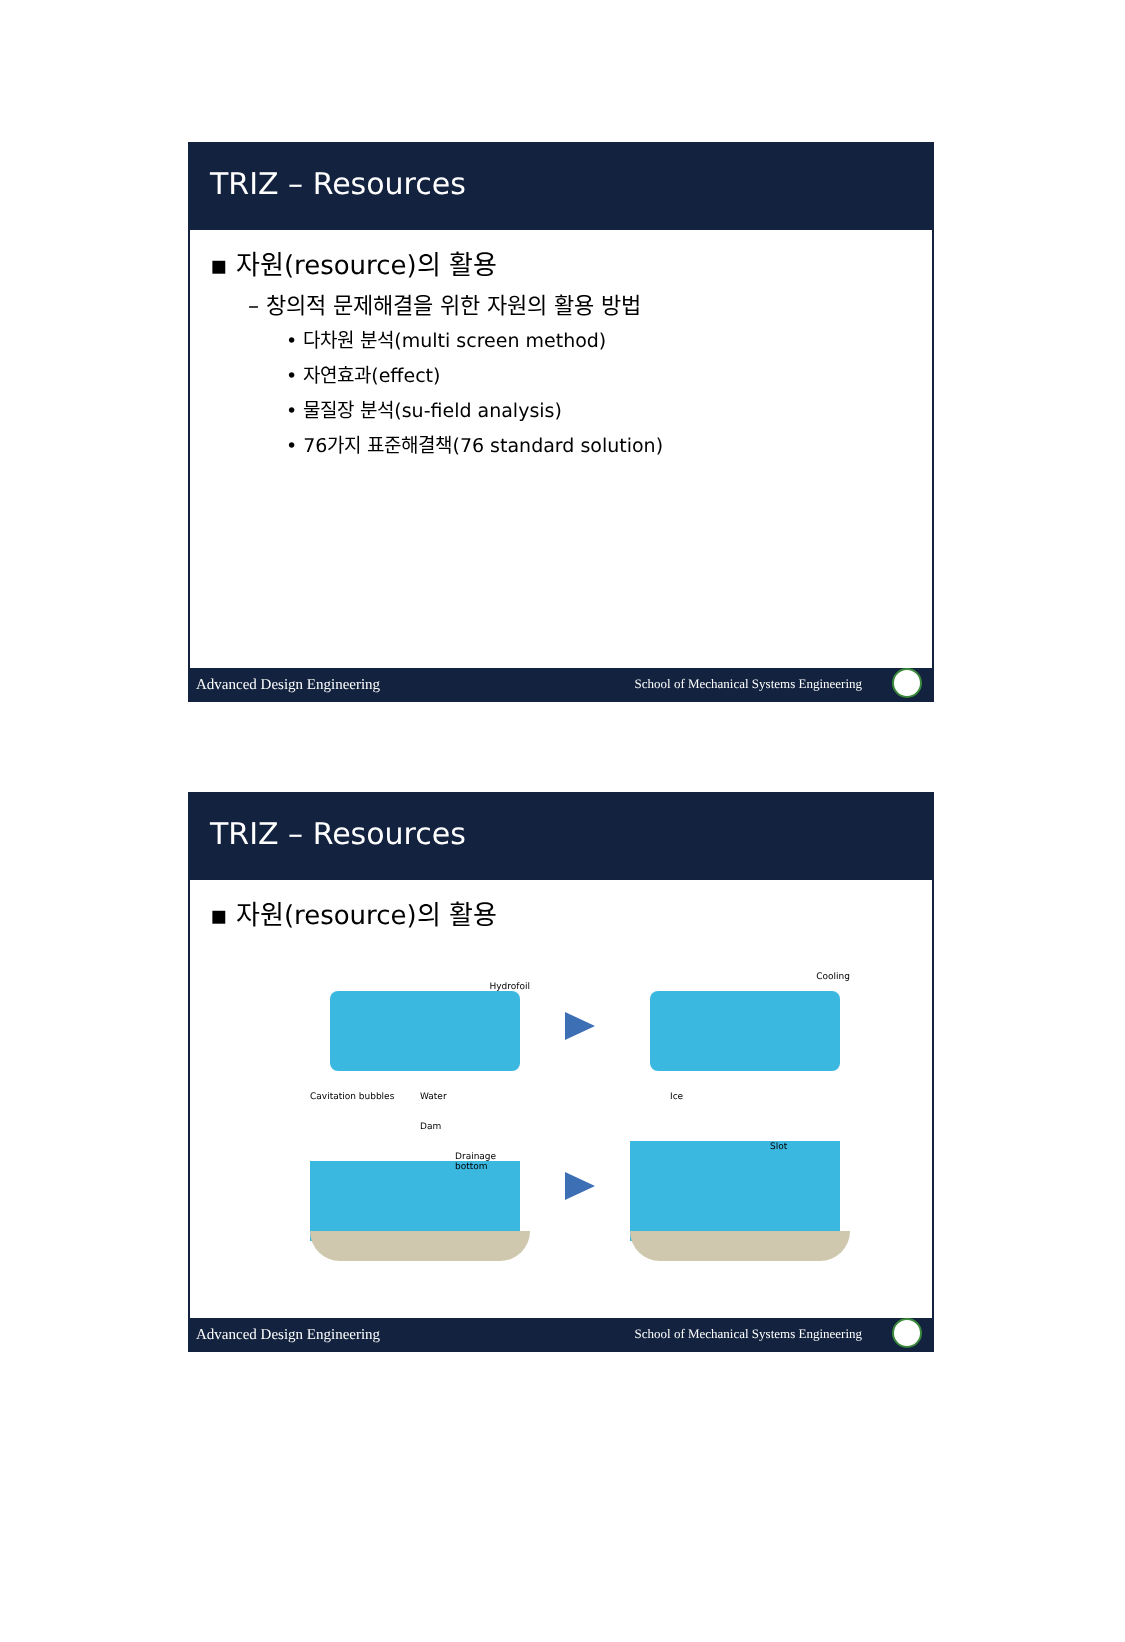TRIZ – Resources
▪ 자원(resource)의 활용
– 창의적 문제해결을 위한 자원의 활용 방법
• 다차원 분석(multi screen method)
• 자연효과(effect)
• 물질장 분석(su-field analysis)
• 76가지 표준해결책(76 standard solution)
Advanced Design Engineering School of Mechanical Systems Engineering
TRIZ – Resources
▪ 자원(resource)의 활용
Hydrofoil
Cavitation bubbles Water
Cooling
Ice
Dam
Drainage bottom
Slot
Advanced Design Engineering School of Mechanical Systems Engineering